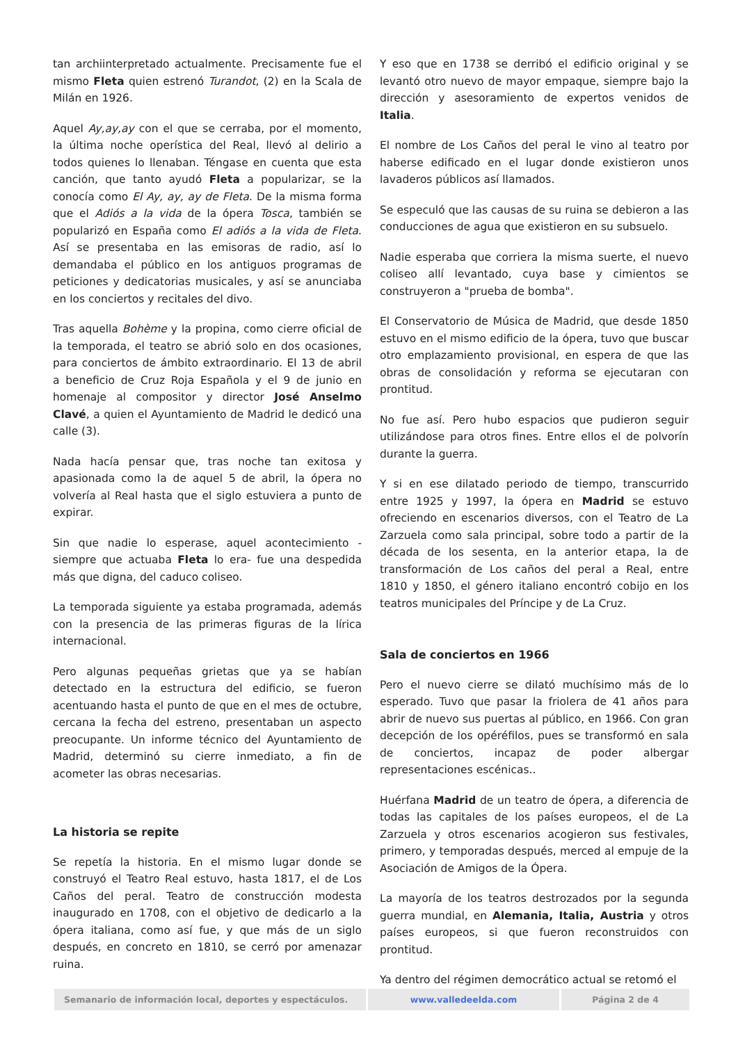tan archiinterpretado actualmente. Precisamente fue el mismo Fleta quien estrenó Turandot, (2) en la Scala de Milán en 1926.
Aquel Ay,ay,ay con el que se cerraba, por el momento, la última noche operística del Real, llevó al delirio a todos quienes lo llenaban. Téngase en cuenta que esta canción, que tanto ayudó Fleta a popularizar, se la conocía como El Ay, ay, ay de Fleta. De la misma forma que el Adiós a la vida de la ópera Tosca, también se popularizó en España como El adiós a la vida de Fleta. Así se presentaba en las emisoras de radio, así lo demandaba el público en los antiguos programas de peticiones y dedicatorias musicales, y así se anunciaba en los conciertos y recitales del divo.
Tras aquella Bohème y la propina, como cierre oficial de la temporada, el teatro se abrió solo en dos ocasiones, para conciertos de ámbito extraordinario. El 13 de abril a beneficio de Cruz Roja Española y el 9 de junio en homenaje al compositor y director José Anselmo Clavé, a quien el Ayuntamiento de Madrid le dedicó una calle (3).
Nada hacía pensar que, tras noche tan exitosa y apasionada como la de aquel 5 de abril, la ópera no volvería al Real hasta que el siglo estuviera a punto de expirar.
Sin que nadie lo esperase, aquel acontecimiento -siempre que actuaba Fleta lo era- fue una despedida más que digna, del caduco coliseo.
La temporada siguiente ya estaba programada, además con la presencia de las primeras figuras de la lírica internacional.
Pero algunas pequeñas grietas que ya se habían detectado en la estructura del edificio, se fueron acentuando hasta el punto de que en el mes de octubre, cercana la fecha del estreno, presentaban un aspecto preocupante. Un informe técnico del Ayuntamiento de Madrid, determinó su cierre inmediato, a fin de acometer las obras necesarias.
La historia se repite
Se repetía la historia. En el mismo lugar donde se construyó el Teatro Real estuvo, hasta 1817, el de Los Caños del peral. Teatro de construcción modesta inaugurado en 1708, con el objetivo de dedicarlo a la ópera italiana, como así fue, y que más de un siglo después, en concreto en 1810, se cerró por amenazar ruina.
Y eso que en 1738 se derribó el edificio original y se levantó otro nuevo de mayor empaque, siempre bajo la dirección y asesoramiento de expertos venidos de Italia.
El nombre de Los Caños del peral le vino al teatro por haberse edificado en el lugar donde existieron unos lavaderos públicos así llamados.
Se especuló que las causas de su ruina se debieron a las conducciones de agua que existieron en su subsuelo.
Nadie esperaba que corriera la misma suerte, el nuevo coliseo allí levantado, cuya base y cimientos se construyeron a "prueba de bomba".
El Conservatorio de Música de Madrid, que desde 1850 estuvo en el mismo edificio de la ópera, tuvo que buscar otro emplazamiento provisional, en espera de que las obras de consolidación y reforma se ejecutaran con prontitud.
No fue así. Pero hubo espacios que pudieron seguir utilizándose para otros fines. Entre ellos el de polvorín durante la guerra.
Y si en ese dilatado periodo de tiempo, transcurrido entre 1925 y 1997, la ópera en Madrid se estuvo ofreciendo en escenarios diversos, con el Teatro de La Zarzuela como sala principal, sobre todo a partir de la década de los sesenta, en la anterior etapa, la de transformación de Los caños del peral a Real, entre 1810 y 1850, el género italiano encontró cobijo en los teatros municipales del Príncipe y de La Cruz.
Sala de conciertos en 1966
Pero el nuevo cierre se dilató muchísimo más de lo esperado. Tuvo que pasar la friolera de 41 años para abrir de nuevo sus puertas al público, en 1966. Con gran decepción de los opéréfilos, pues se transformó en sala de conciertos, incapaz de poder albergar representaciones escénicas..
Huérfana Madrid de un teatro de ópera, a diferencia de todas las capitales de los países europeos, el de La Zarzuela y otros escenarios acogieron sus festivales, primero, y temporadas después, merced al empuje de la Asociación de Amigos de la Ópera.
La mayoría de los teatros destrozados por la segunda guerra mundial, en Alemania, Italia, Austria y otros países europeos, si que fueron reconstruidos con prontitud.
Ya dentro del régimen democrático actual se retomó el
Semanario de información local, deportes y espectáculos. www.valledeelda.com Página 2 de 4